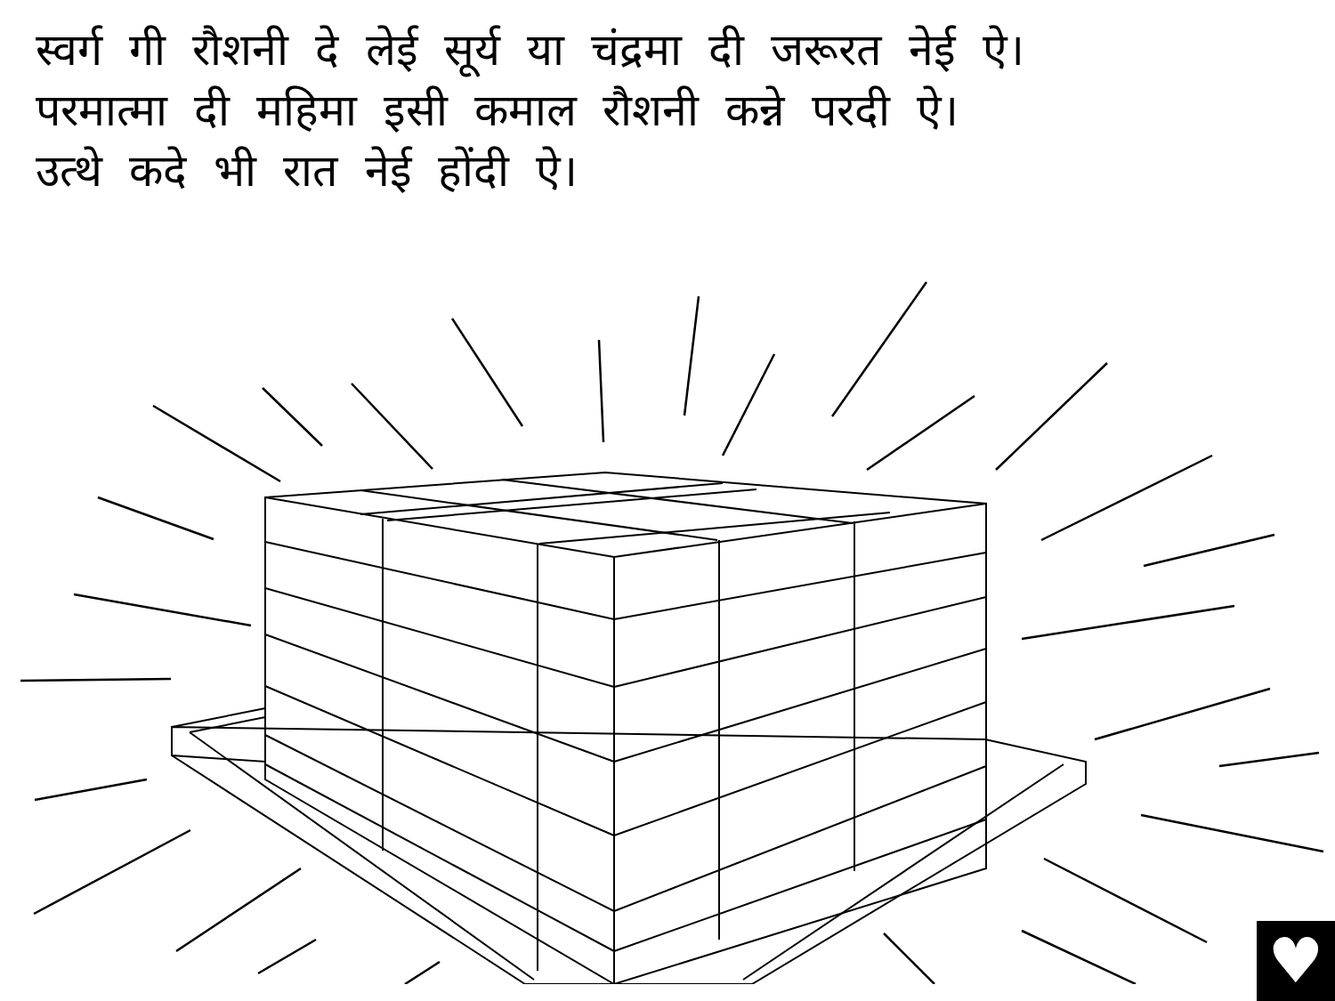स्वर्ग गी रौशनी दे लेई सूर्य या चंद्रमा दी जरूरत नेई ऐ।
परमात्मा दी महिमा इसी कमाल रौशनी कन्ने परदी ऐ।
उत्थे कदे भी रात नेई होंदी ऐ।
♥